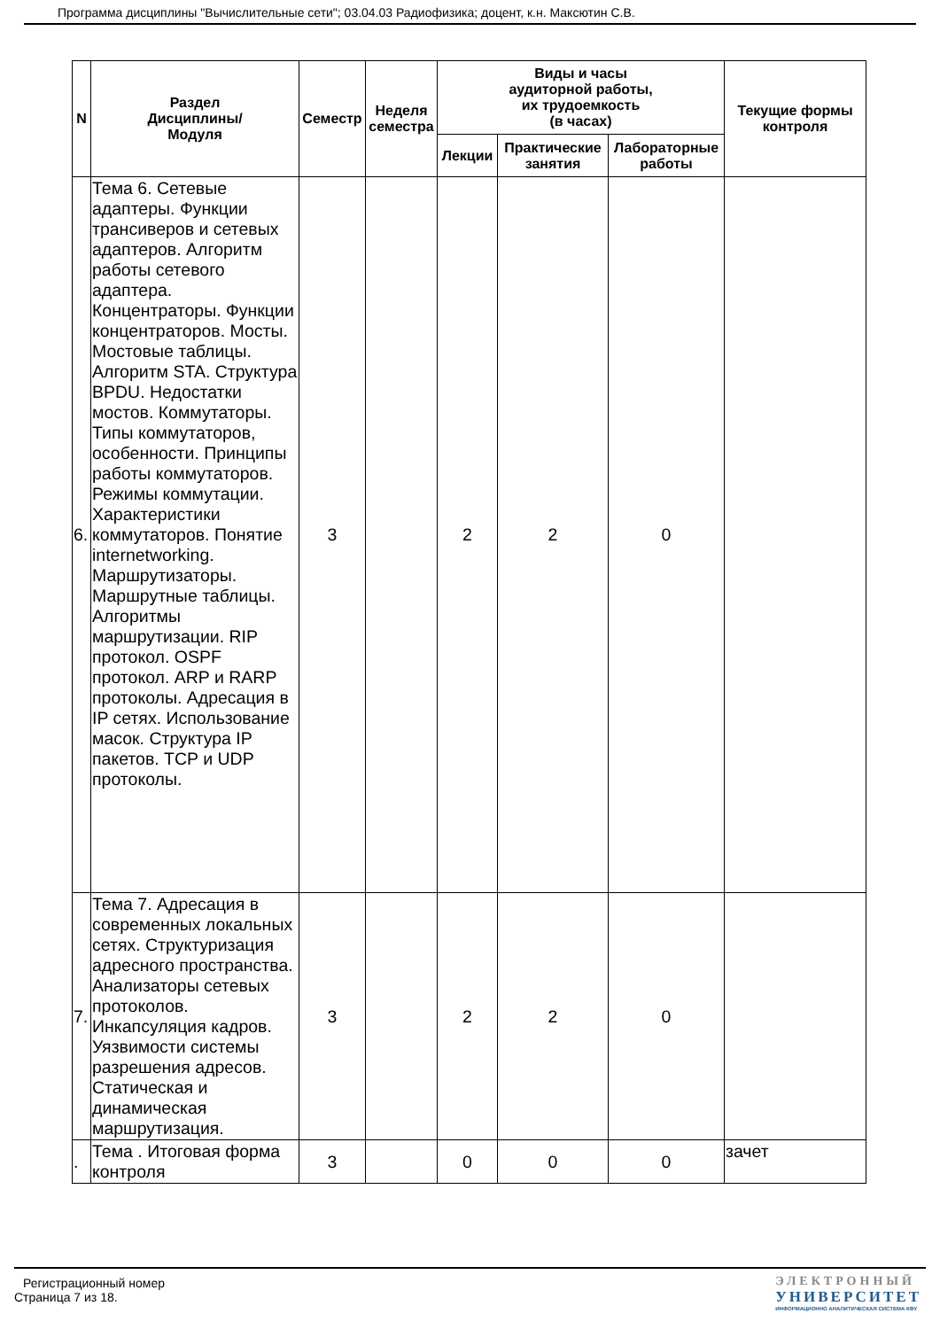Программа дисциплины "Вычислительные сети"; 03.04.03 Радиофизика; доцент, к.н. Максютин С.В.
| N | Раздел Дисциплины/ Модуля | Семестр | Неделя семестра | Виды и часы аудиторной работы, их трудоемкость (в часах) | | | Текущие формы контроля |
| --- | --- | --- | --- | --- | --- | --- | --- |
| | | | | Лекции | Практические занятия | Лабораторные работы | |
| 6. | Тема 6. Сетевые адаптеры. Функции трансиверов и сетевых адаптеров. Алгоритм работы сетевого адаптера. Концентраторы. Функции концентраторов. Мосты. Мостовые таблицы. Алгоритм STA. Структура BPDU. Недостатки мостов. Коммутаторы. Типы коммутаторов, особенности. Принципы работы коммутаторов. Режимы коммутации. Характеристики коммутаторов. Понятие internetworking. Маршрутизаторы. Маршрутные таблицы. Алгоритмы маршрутизации. RIP протокол. OSPF протокол. ARP и RARP протоколы. Адресация в IP сетях. Использование масок. Структура IP пакетов. TCP и UDP протоколы. | 3 | | 2 | 2 | 0 | |
| 7. | Тема 7. Адресация в современных локальных сетях. Структуризация адресного пространства. Анализаторы сетевых протоколов. Инкапсуляция кадров. Уязвимости системы разрешения адресов. Статическая и динамическая маршрутизация. | 3 | | 2 | 2 | 0 | |
| . | Тема . Итоговая форма контроля | 3 | | 0 | 0 | 0 | зачет |
Регистрационный номер
Страница 7 из 18.
ЭЛЕКТРОННЫЙ
УНИВЕРСИТЕТ
ИНФОРМАЦИОННО АНАЛИТИЧЕСКАЯ СИСТЕМА КФУ